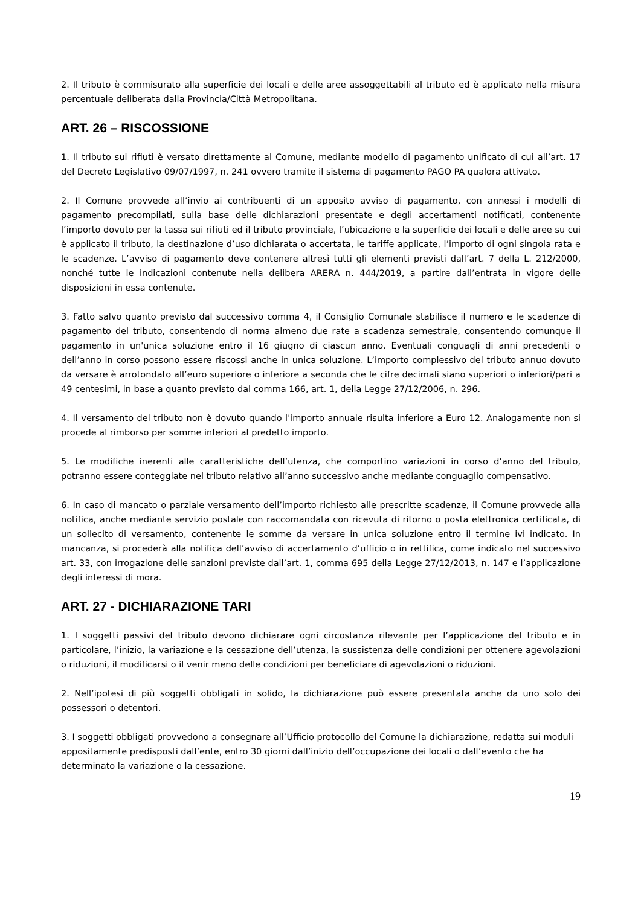2. Il tributo è commisurato alla superficie dei locali e delle aree assoggettabili al tributo ed è applicato nella misura percentuale deliberata dalla Provincia/Città Metropolitana.
ART. 26 – RISCOSSIONE
1. Il tributo sui rifiuti è versato direttamente al Comune, mediante modello di pagamento unificato di cui all’art. 17 del Decreto Legislativo 09/07/1997, n. 241 ovvero tramite il sistema di pagamento PAGO PA qualora attivato.
2. Il Comune provvede all’invio ai contribuenti di un apposito avviso di pagamento, con annessi i modelli di pagamento precompilati, sulla base delle dichiarazioni presentate e degli accertamenti notificati, contenente l’importo dovuto per la tassa sui rifiuti ed il tributo provinciale, l’ubicazione e la superficie dei locali e delle aree su cui è applicato il tributo, la destinazione d’uso dichiarata o accertata, le tariffe applicate, l’importo di ogni singola rata e le scadenze. L’avviso di pagamento deve contenere altresì tutti gli elementi previsti dall’art. 7 della L. 212/2000, nonché tutte le indicazioni contenute nella delibera ARERA n. 444/2019, a partire dall’entrata in vigore delle disposizioni in essa contenute.
3. Fatto salvo quanto previsto dal successivo comma 4, il Consiglio Comunale stabilisce il numero e le scadenze di pagamento del tributo, consentendo di norma almeno due rate a scadenza semestrale, consentendo comunque il pagamento in un'unica soluzione entro il 16 giugno di ciascun anno. Eventuali conguagli di anni precedenti o dell’anno in corso possono essere riscossi anche in unica soluzione. L’importo complessivo del tributo annuo dovuto da versare è arrotondato all’euro superiore o inferiore a seconda che le cifre decimali siano superiori o inferiori/pari a 49 centesimi, in base a quanto previsto dal comma 166, art. 1, della Legge 27/12/2006, n. 296.
4. Il versamento del tributo non è dovuto quando l'importo annuale risulta inferiore a Euro 12. Analogamente non si procede al rimborso per somme inferiori al predetto importo.
5. Le modifiche inerenti alle caratteristiche dell’utenza, che comportino variazioni in corso d’anno del tributo, potranno essere conteggiate nel tributo relativo all’anno successivo anche mediante conguaglio compensativo.
6. In caso di mancato o parziale versamento dell’importo richiesto alle prescritte scadenze, il Comune provvede alla notifica, anche mediante servizio postale con raccomandata con ricevuta di ritorno o posta elettronica certificata, di un sollecito di versamento, contenente le somme da versare in unica soluzione entro il termine ivi indicato. In mancanza, si procederà alla notifica dell’avviso di accertamento d’ufficio o in rettifica, come indicato nel successivo art. 33, con irrogazione delle sanzioni previste dall’art. 1, comma 695 della Legge 27/12/2013, n. 147 e l’applicazione degli interessi di mora.
ART. 27 - DICHIARAZIONE TARI
1. I soggetti passivi del tributo devono dichiarare ogni circostanza rilevante per l’applicazione del tributo e in particolare, l’inizio, la variazione e la cessazione dell’utenza, la sussistenza delle condizioni per ottenere agevolazioni o riduzioni, il modificarsi o il venir meno delle condizioni per beneficiare di agevolazioni o riduzioni.
2. Nell’ipotesi di più soggetti obbligati in solido, la dichiarazione può essere presentata anche da uno solo dei possessori o detentori.
3. I soggetti obbligati provvedono a consegnare all’Ufficio protocollo del Comune la dichiarazione, redatta sui moduli appositamente predisposti dall’ente, entro 30 giorni dall’inizio dell’occupazione dei locali o dall’evento che ha determinato la variazione o la cessazione.
19